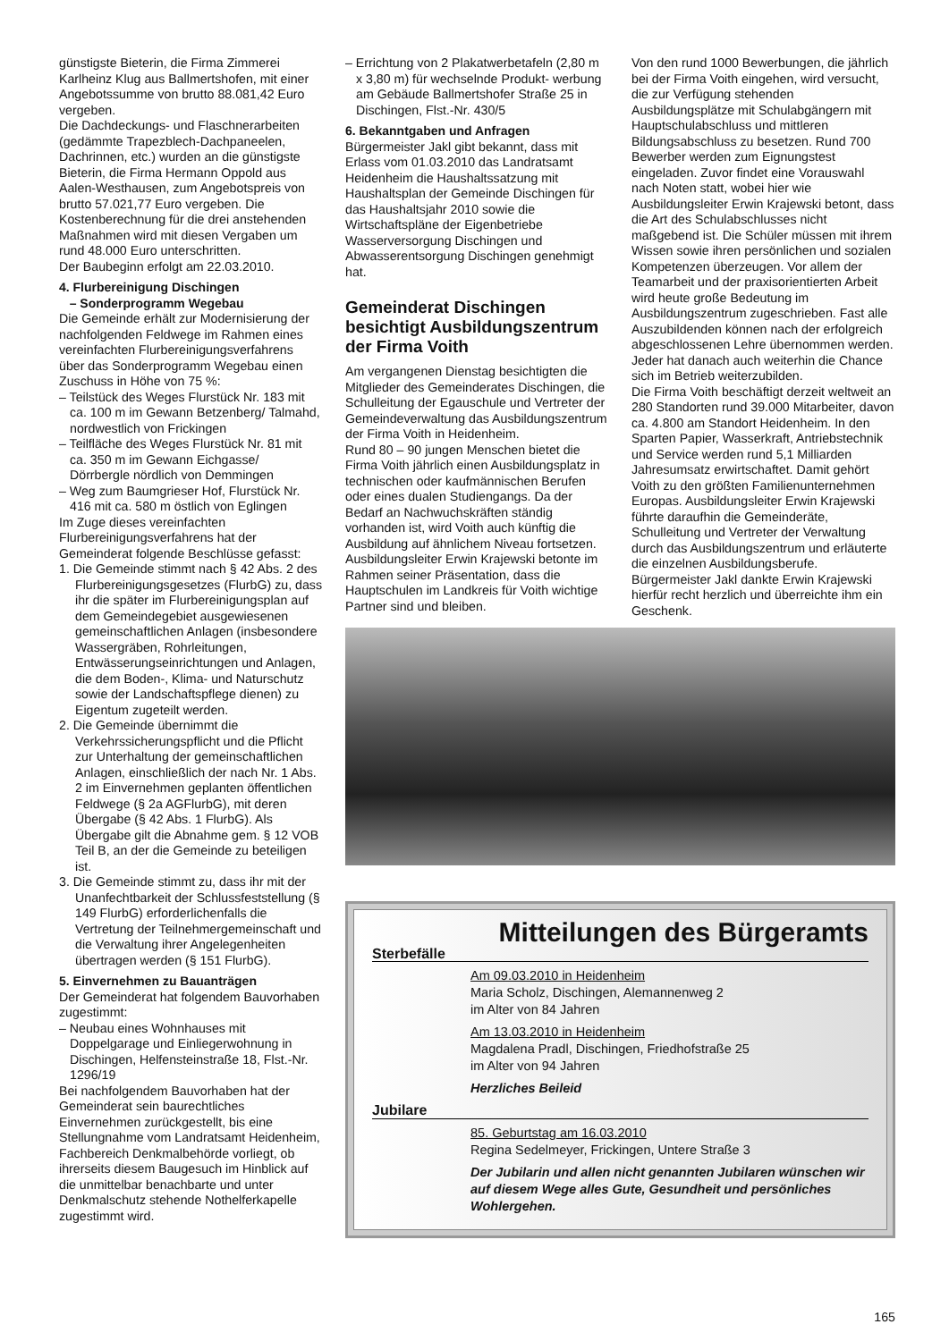günstigste Bieterin, die Firma Zimmerei Karlheinz Klug aus Ballmertshofen, mit einer Angebotssumme von brutto 88.081,42 Euro vergeben.
Die Dachdeckungs- und Flaschnerarbeiten (gedämmte Trapezblech-Dachpaneelen, Dachrinnen, etc.) wurden an die günstigste Bieterin, die Firma Hermann Oppold aus Aalen-Westhausen, zum Angebotspreis von brutto 57.021,77 Euro vergeben. Die Kostenberechnung für die drei anstehenden Maßnahmen wird mit diesen Vergaben um rund 48.000 Euro unterschritten.
Der Baubeginn erfolgt am 22.03.2010.
4. Flurbereinigung Dischingen
– Sonderprogramm Wegebau
Die Gemeinde erhält zur Modernisierung der nachfolgenden Feldwege im Rahmen eines vereinfachten Flurbereinigungsverfahrens über das Sonderprogramm Wegebau einen Zuschuss in Höhe von 75 %:
– Teilstück des Weges Flurstück Nr. 183 mit ca. 100 m im Gewann Betzenberg/ Talmahd, nordwestlich von Frickingen
– Teilfläche des Weges Flurstück Nr. 81 mit ca. 350 m im Gewann Eichgasse/ Dörrbergle nördlich von Demmingen
– Weg zum Baumgrieser Hof, Flurstück Nr. 416 mit ca. 580 m östlich von Eglingen
Im Zuge dieses vereinfachten Flurbereinigungsverfahrens hat der Gemeinderat folgende Beschlüsse gefasst:
1. Die Gemeinde stimmt nach § 42 Abs. 2 des Flurbereinigungsgesetzes (FlurbG) zu, dass ihr die später im Flurbereinigungsplan auf dem Gemeindegebiet ausgewiesenen gemeinschaftlichen Anlagen (insbesondere Wassergräben, Rohrleitungen, Entwässerungseinrichtungen und Anlagen, die dem Boden-, Klima- und Naturschutz sowie der Landschaftspflege dienen) zu Eigentum zugeteilt werden.
2. Die Gemeinde übernimmt die Verkehrssicherungspflicht und die Pflicht zur Unterhaltung der gemeinschaftlichen Anlagen, einschließlich der nach Nr. 1 Abs. 2 im Einvernehmen geplanten öffentlichen Feldwege (§ 2a AGFlurbG), mit deren Übergabe (§ 42 Abs. 1 FlurbG). Als Übergabe gilt die Abnahme gem. § 12 VOB Teil B, an der die Gemeinde zu beteiligen ist.
3. Die Gemeinde stimmt zu, dass ihr mit der Unanfechtbarkeit der Schlussfeststellung (§ 149 FlurbG) erforderlichenfalls die Vertretung der Teilnehmergemeinschaft und die Verwaltung ihrer Angelegenheiten übertragen werden (§ 151 FlurbG).
5. Einvernehmen zu Bauanträgen
Der Gemeinderat hat folgendem Bauvorhaben zugestimmt:
– Neubau eines Wohnhauses mit Doppelgarage und Einliegerwohnung in Dischingen, Helfensteinstraße 18, Flst.-Nr. 1296/19
Bei nachfolgendem Bauvorhaben hat der Gemeinderat sein baurechtliches Einvernehmen zurückgestellt, bis eine Stellungnahme vom Landratsamt Heidenheim, Fachbereich Denkmalbehörde vorliegt, ob ihrerseits diesem Baugesuch im Hinblick auf die unmittelbar benachbarte und unter Denkmalschutz stehende Nothelferkapelle zugestimmt wird.
– Errichtung von 2 Plakatwerbetafeln (2,80 m x 3,80 m) für wechselnde Produkt- werbung am Gebäude Ballmertshofer Straße 25 in Dischingen, Flst.-Nr. 430/5
6. Bekanntgaben und Anfragen
Bürgermeister Jakl gibt bekannt, dass mit Erlass vom 01.03.2010 das Landratsamt Heidenheim die Haushaltssatzung mit Haushaltsplan der Gemeinde Dischingen für das Haushaltsjahr 2010 sowie die Wirtschaftspläne der Eigenbetriebe Wasserversorgung Dischingen und Abwasserentsorgung Dischingen genehmigt hat.
Gemeinderat Dischingen besichtigt Ausbildungszentrum der Firma Voith
Am vergangenen Dienstag besichtigten die Mitglieder des Gemeinderates Dischingen, die Schulleitung der Egauschule und Vertreter der Gemeindeverwaltung das Ausbildungszentrum der Firma Voith in Heidenheim.
Rund 80 – 90 jungen Menschen bietet die Firma Voith jährlich einen Ausbildungsplatz in technischen oder kaufmännischen Berufen oder eines dualen Studiengangs. Da der Bedarf an Nachwuchskräften ständig vorhanden ist, wird Voith auch künftig die Ausbildung auf ähnlichem Niveau fortsetzen. Ausbildungsleiter Erwin Krajewski betonte im Rahmen seiner Präsentation, dass die Hauptschulen im Landkreis für Voith wichtige Partner sind und bleiben.
Von den rund 1000 Bewerbungen, die jährlich bei der Firma Voith eingehen, wird versucht, die zur Verfügung stehenden Ausbildungsplätze mit Schulabgängern mit Hauptschulabschluss und mittleren Bildungsabschluss zu besetzen. Rund 700 Bewerber werden zum Eignungstest eingeladen. Zuvor findet eine Vorauswahl nach Noten statt, wobei hier wie Ausbildungsleiter Erwin Krajewski betont, dass die Art des Schulabschlusses nicht maßgebend ist. Die Schüler müssen mit ihrem Wissen sowie ihren persönlichen und sozialen Kompetenzen überzeugen. Vor allem der Teamarbeit und der praxisorientierten Arbeit wird heute große Bedeutung im Ausbildungszentrum zugeschrieben. Fast alle Auszubildenden können nach der erfolgreich abgeschlossenen Lehre übernommen werden. Jeder hat danach auch weiterhin die Chance sich im Betrieb weiterzubilden.
Die Firma Voith beschäftigt derzeit weltweit an 280 Standorten rund 39.000 Mitarbeiter, davon ca. 4.800 am Standort Heidenheim. In den Sparten Papier, Wasserkraft, Antriebstechnik und Service werden rund 5,1 Milliarden Jahresumsatz erwirtschaftet. Damit gehört Voith zu den größten Familienunternehmen Europas. Ausbildungsleiter Erwin Krajewski führte daraufhin die Gemeinderäte, Schulleitung und Vertreter der Verwaltung durch das Ausbildungszentrum und erläuterte die einzelnen Ausbildungsberufe. Bürgermeister Jakl dankte Erwin Krajewski hierfür recht herzlich und überreichte ihm ein Geschenk.
Mitteilungen des Bürgeramts
Sterbefälle
Am 09.03.2010 in Heidenheim
Maria Scholz, Dischingen, Alemannenweg 2
im Alter von 84 Jahren
Am 13.03.2010 in Heidenheim
Magdalena Pradl, Dischingen, Friedhofstraße 25
im Alter von 94 Jahren
Herzliches Beileid
Jubilare
85. Geburtstag am 16.03.2010
Regina Sedelmeyer, Frickingen, Untere Straße 3
Der Jubilarin und allen nicht genannten Jubilaren wünschen wir auf diesem Wege alles Gute, Gesundheit und persönliches Wohlergehen.
165